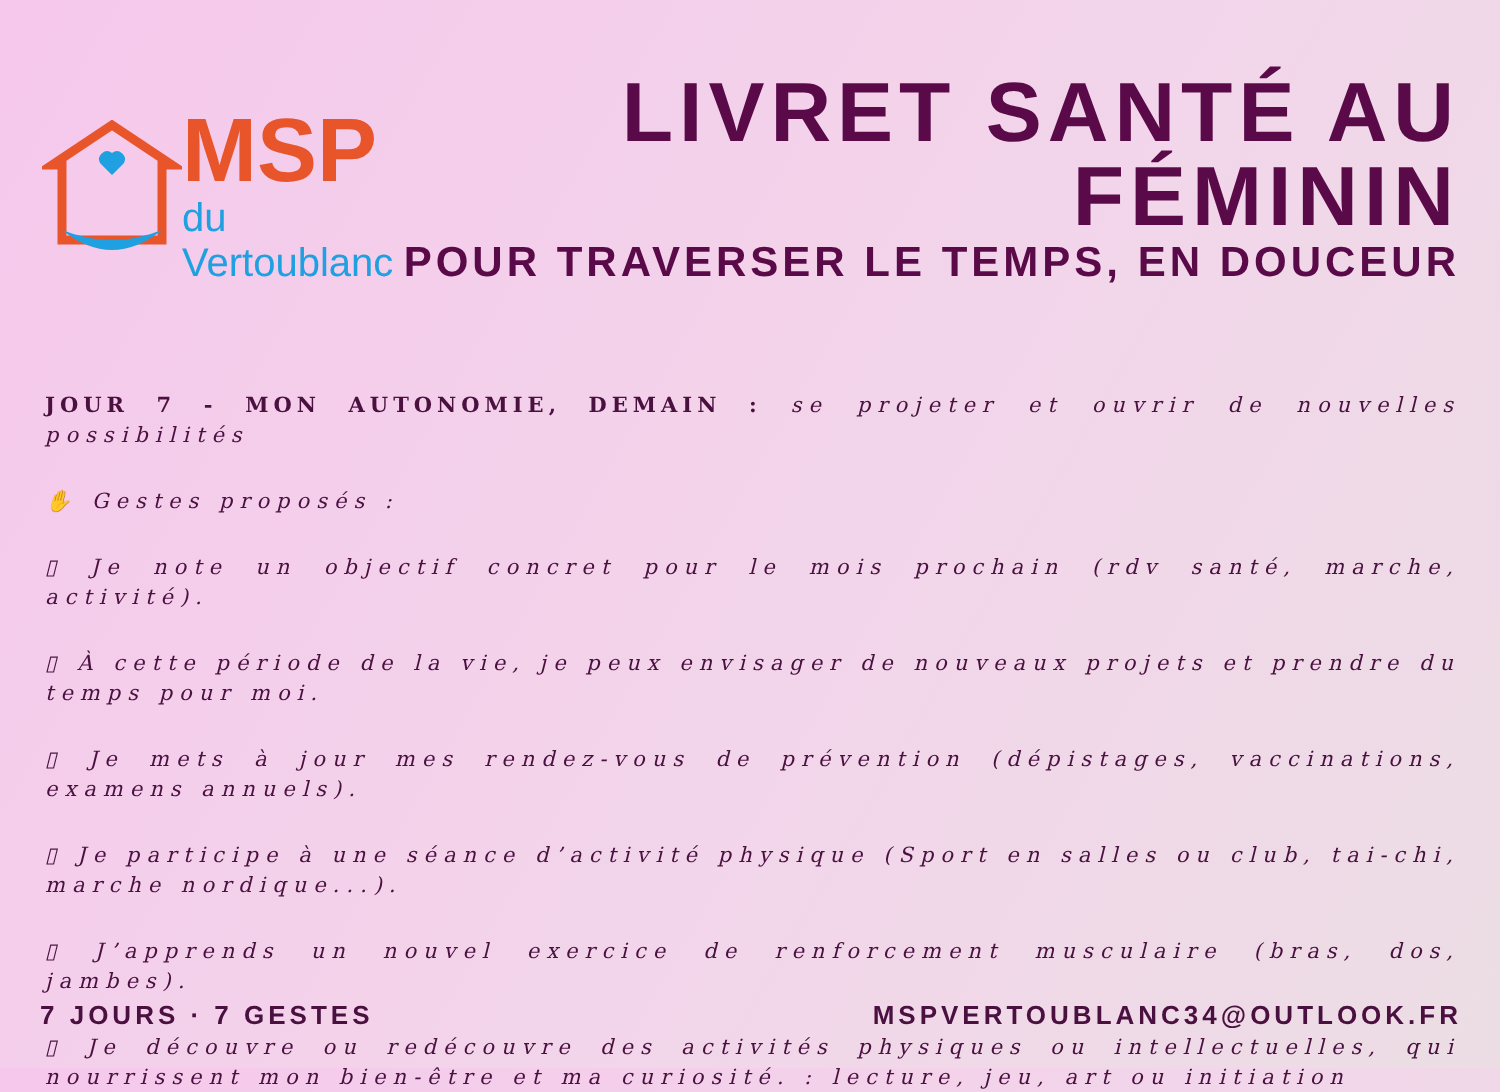MSP
du Vertoublanc
LIVRET SANTÉ AU FÉMININ
POUR TRAVERSER LE TEMPS, EN DOUCEUR
JOUR 7 - MON AUTONOMIE, DEMAIN : se projeter et ouvrir de nouvelles possibilités
✋ Gestes proposés :
▯ Je note un objectif concret pour le mois prochain (rdv santé, marche, activité).
▯ À cette période de la vie, je peux envisager de nouveaux projets et prendre du temps pour moi.
▯ Je mets à jour mes rendez-vous de prévention (dépistages, vaccinations, examens annuels).
▯ Je participe à une séance d’activité physique (Sport en salles ou club, tai-chi, marche nordique...).
▯ J’apprends un nouvel exercice de renforcement musculaire (bras, dos, jambes).
▯ Je découvre ou redécouvre des activités physiques ou intellectuelles, qui nourrissent mon bien-être et ma curiosité. : lecture, jeu, art ou initiation
7 JOURS · 7 GESTES MSPVERTOUBLANC34@OUTLOOK.FR